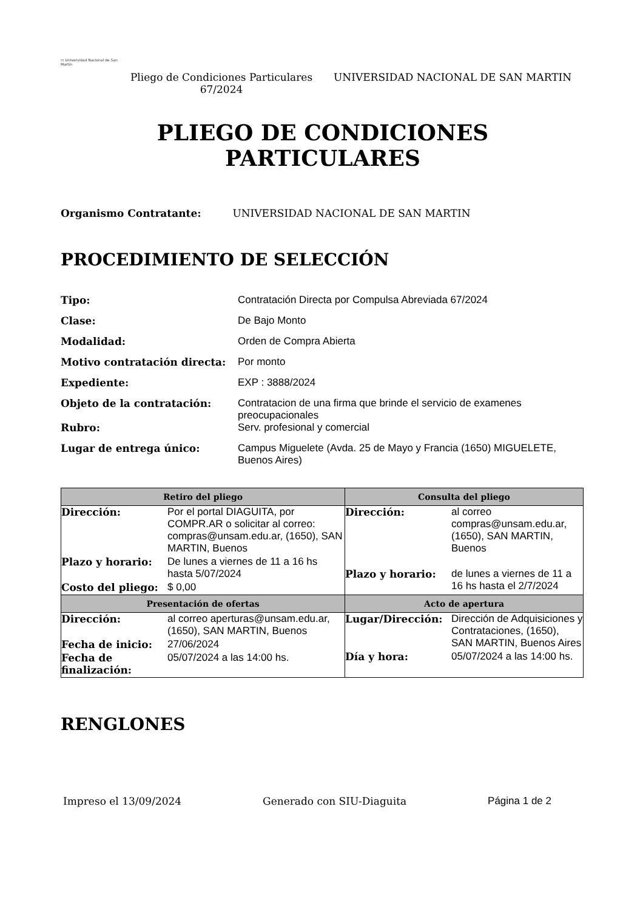▭ Universidad Nacional de San Martín
Pliego de Condiciones Particulares 67/2024
UNIVERSIDAD NACIONAL DE SAN MARTIN
PLIEGO DE CONDICIONES
PARTICULARES
Organismo Contratante: UNIVERSIDAD NACIONAL DE SAN MARTIN
PROCEDIMIENTO DE SELECCIÓN
Tipo: Contratación Directa por Compulsa Abreviada 67/2024
Clase: De Bajo Monto
Modalidad: Orden de Compra Abierta
Motivo contratación directa: Por monto
Expediente: EXP : 3888/2024
Objeto de la contratación: Contratacion de una firma que brinde el servicio de examenes preocupacionales
Rubro: Serv. profesional y comercial
Lugar de entrega único: Campus Miguelete (Avda. 25 de Mayo y Francia (1650) MIGUELETE, Buenos Aires)
| Retiro del pliego | Consulta del pliego |
| --- | --- |
| / Dirección: / Por el portal DIAGUITA, por COMPR.AR o solicitar al correo: compras@unsam.edu.ar, (1650), SAN MARTIN, Buenos / / Plazo y horario: / De lunes a viernes de 11 a 16 hs hasta 5/07/2024 / / Costo del pliego: / $ 0,00 / | / Dirección: / al correo compras@unsam.edu.ar, (1650), SAN MARTIN, Buenos / / Plazo y horario: / de lunes a viernes de 11 a 16 hs hasta el 2/7/2024 / |
| Presentación de ofertas | Acto de apertura |
| / Dirección: / al correo aperturas@unsam.edu.ar, (1650), SAN MARTIN, Buenos / / Fecha de inicio: / 27/06/2024 / / Fecha de finalización: / 05/07/2024 a las 14:00 hs. / | / Lugar/Dirección: / Dirección de Adquisiciones y Contrataciones, (1650), SAN MARTIN, Buenos Aires / / Día y hora: / 05/07/2024 a las 14:00 hs. / |
RENGLONES
Impreso el 13/09/2024 Generado con SIU-Diaguita Página 1 de 2